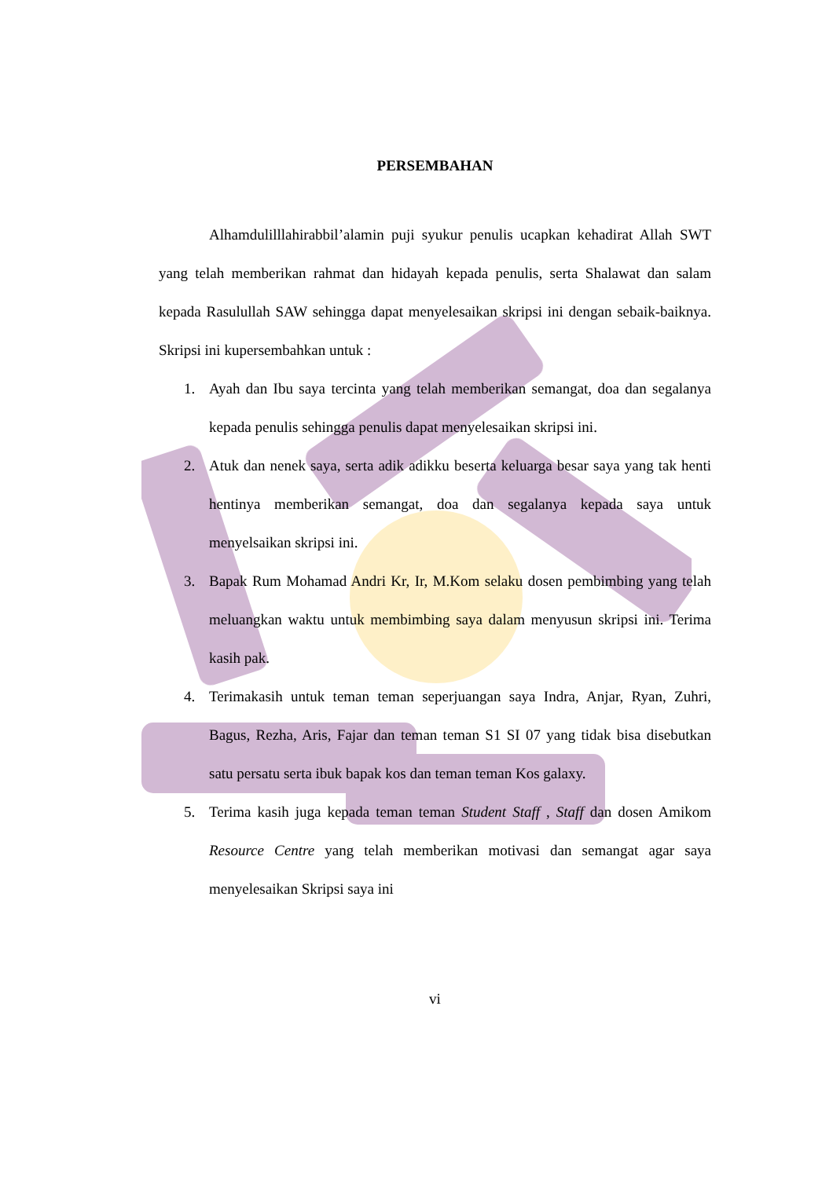PERSEMBAHAN
Alhamdulilllahirabbil’alamin puji syukur penulis ucapkan kehadirat Allah SWT yang telah memberikan rahmat dan hidayah kepada penulis, serta Shalawat dan salam kepada Rasulullah SAW sehingga dapat menyelesaikan skripsi ini dengan sebaik-baiknya. Skripsi ini kupersembahkan untuk :
1. Ayah dan Ibu saya tercinta yang telah memberikan semangat, doa dan segalanya kepada penulis sehingga penulis dapat menyelesaikan skripsi ini.
2. Atuk dan nenek saya, serta adik adikku beserta keluarga besar saya yang tak henti hentinya memberikan semangat, doa dan segalanya kepada saya untuk menyelsaikan skripsi ini.
3. Bapak Rum Mohamad Andri Kr, Ir, M.Kom selaku dosen pembimbing yang telah meluangkan waktu untuk membimbing saya dalam menyusun skripsi ini. Terima kasih pak.
4. Terimakasih untuk teman teman seperjuangan saya Indra, Anjar, Ryan, Zuhri, Bagus, Rezha, Aris, Fajar dan teman teman S1 SI 07 yang tidak bisa disebutkan satu persatu serta ibuk bapak kos dan teman teman Kos galaxy.
5. Terima kasih juga kepada teman teman Student Staff , Staff dan dosen Amikom Resource Centre yang telah memberikan motivasi dan semangat agar saya menyelesaikan Skripsi saya ini
vi